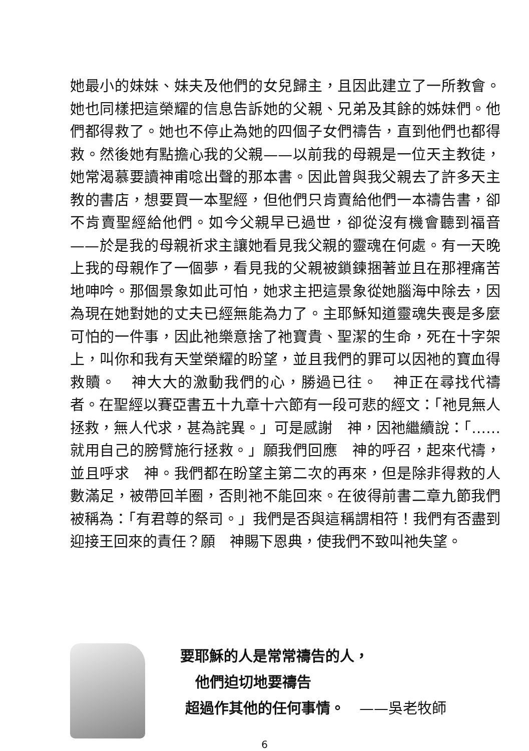她最小的妹妹、妹夫及他們的女兒歸主，且因此建立了一所教會。她也同樣把這榮耀的信息告訴她的父親、兄弟及其餘的姊妹們。他們都得救了。她也不停止為她的四個子女們禱告，直到他們也都得救。然後她有點擔心我的父親——以前我的母親是一位天主教徒，她常渴慕要讀神甫唸出聲的那本書。因此曾與我父親去了許多天主教的書店，想要買一本聖經，但他們只肯賣給他們一本禱告書，卻不肯賣聖經給他們。如今父親早已過世，卻從沒有機會聽到福音——於是我的母親祈求主讓她看見我父親的靈魂在何處。有一天晚上我的母親作了一個夢，看見我的父親被鎖鍊捆著並且在那裡痛苦地呻吟。那個景象如此可怕，她求主把這景象從她腦海中除去，因為現在她對她的丈夫已經無能為力了。主耶穌知道靈魂失喪是多麼可怕的一件事，因此祂樂意捨了祂寶貴、聖潔的生命，死在十字架上，叫你和我有天堂榮耀的盼望，並且我們的罪可以因祂的寶血得救贖。　神大大的激動我們的心，勝過已往。　神正在尋找代禱者。在聖經以賽亞書五十九章十六節有一段可悲的經文：「祂見無人拯救，無人代求，甚為詫異。」可是感謝　神，因祂繼續說：「……就用自己的膀臂施行拯救。」願我們回應　神的呼召，起來代禱，並且呼求　神。我們都在盼望主第二次的再來，但是除非得救的人數滿足，被帶回羊圈，否則祂不能回來。在彼得前書二章九節我們被稱為：「有君尊的祭司。」我們是否與這稱謂相符！我們有否盡到迎接王回來的責任？願　神賜下恩典，使我們不致叫祂失望。
要耶穌的人是常常禱告的人，
他們迫切地要禱告
超過作其他的任何事情。　——吳老牧師
6